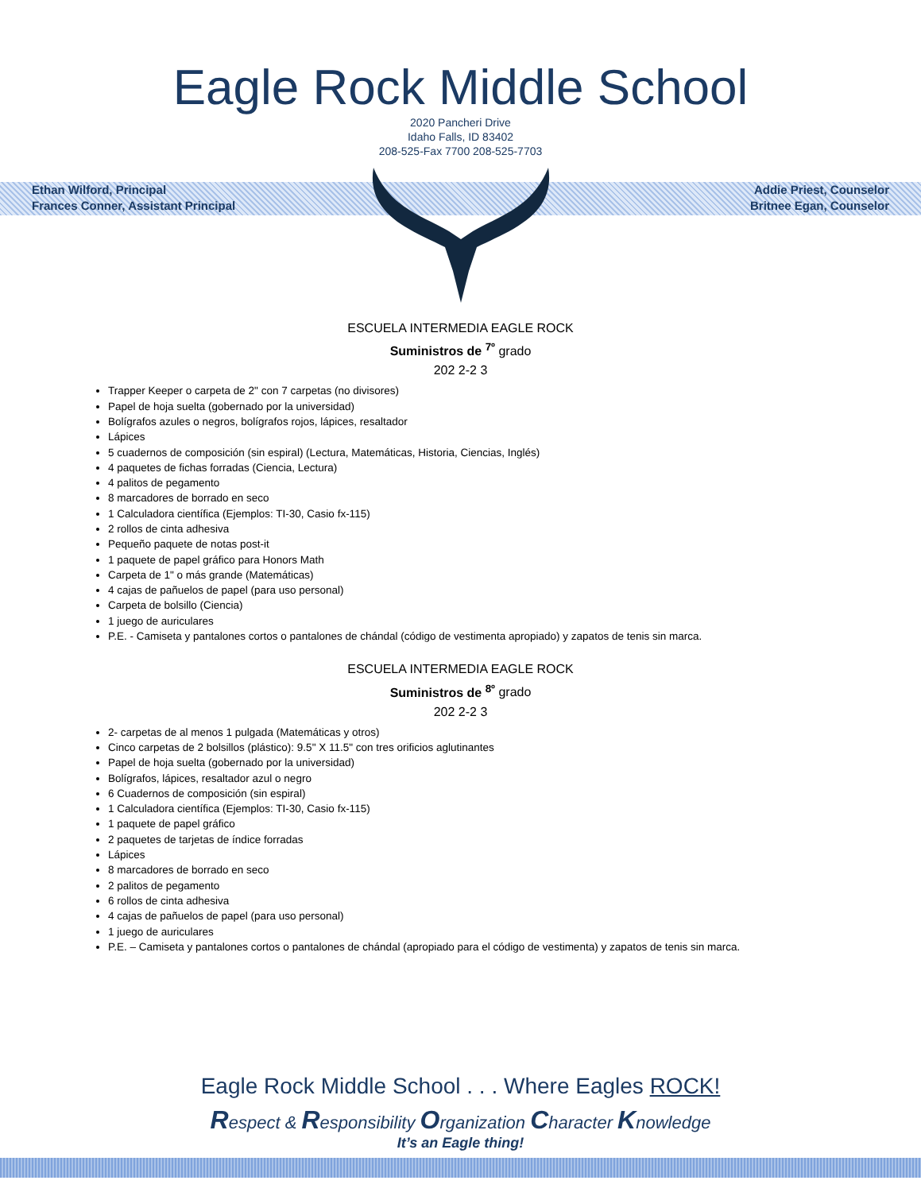Eagle Rock Middle School
2020 Pancheri Drive
Idaho Falls, ID 83402
208-525-Fax 7700 208-525-7703
Ethan Wilford, Principal
Frances Conner, Assistant Principal
Addie Priest, Counselor
Britnee Egan, Counselor
ESCUELA INTERMEDIA EAGLE ROCK
Suministros de <sup>7º</sup> grado
202 2-2 3
Trapper Keeper o carpeta de 2" con 7 carpetas (no divisores)
Papel de hoja suelta (gobernado por la universidad)
Bolígrafos azules o negros, bolígrafos rojos, lápices, resaltador
Lápices
5 cuadernos de composición (sin espiral) (Lectura, Matemáticas, Historia, Ciencias, Inglés)
4 paquetes de fichas forradas (Ciencia, Lectura)
4 palitos de pegamento
8 marcadores de borrado en seco
1 Calculadora científica (Ejemplos: TI-30, Casio fx-115)
2 rollos de cinta adhesiva
Pequeño paquete de notas post-it
1 paquete de papel gráfico para Honors Math
Carpeta de 1" o más grande (Matemáticas)
4 cajas de pañuelos de papel (para uso personal)
Carpeta de bolsillo (Ciencia)
1 juego de auriculares
P.E. - Camiseta y pantalones cortos o pantalones de chándal (código de vestimenta apropiado) y zapatos de tenis sin marca.
ESCUELA INTERMEDIA EAGLE ROCK
Suministros de <sup>8º</sup> grado
202 2-2 3
2- carpetas de al menos 1 pulgada (Matemáticas y otros)
Cinco carpetas de 2 bolsillos (plástico): 9.5" X 11.5" con tres orificios aglutinantes
Papel de hoja suelta (gobernado por la universidad)
Bolígrafos, lápices, resaltador azul o negro
6 Cuadernos de composición (sin espiral)
1 Calculadora científica (Ejemplos: TI-30, Casio fx-115)
1 paquete de papel gráfico
2 paquetes de tarjetas de índice forradas
Lápices
8 marcadores de borrado en seco
2 palitos de pegamento
6 rollos de cinta adhesiva
4 cajas de pañuelos de papel (para uso personal)
1 juego de auriculares
P.E. – Camiseta y pantalones cortos o pantalones de chándal (apropiado para el código de vestimenta) y zapatos de tenis sin marca.
Eagle Rock Middle School . . . Where Eagles ROCK!
Respect & Responsibility Organization Character Knowledge
It’s an Eagle thing!